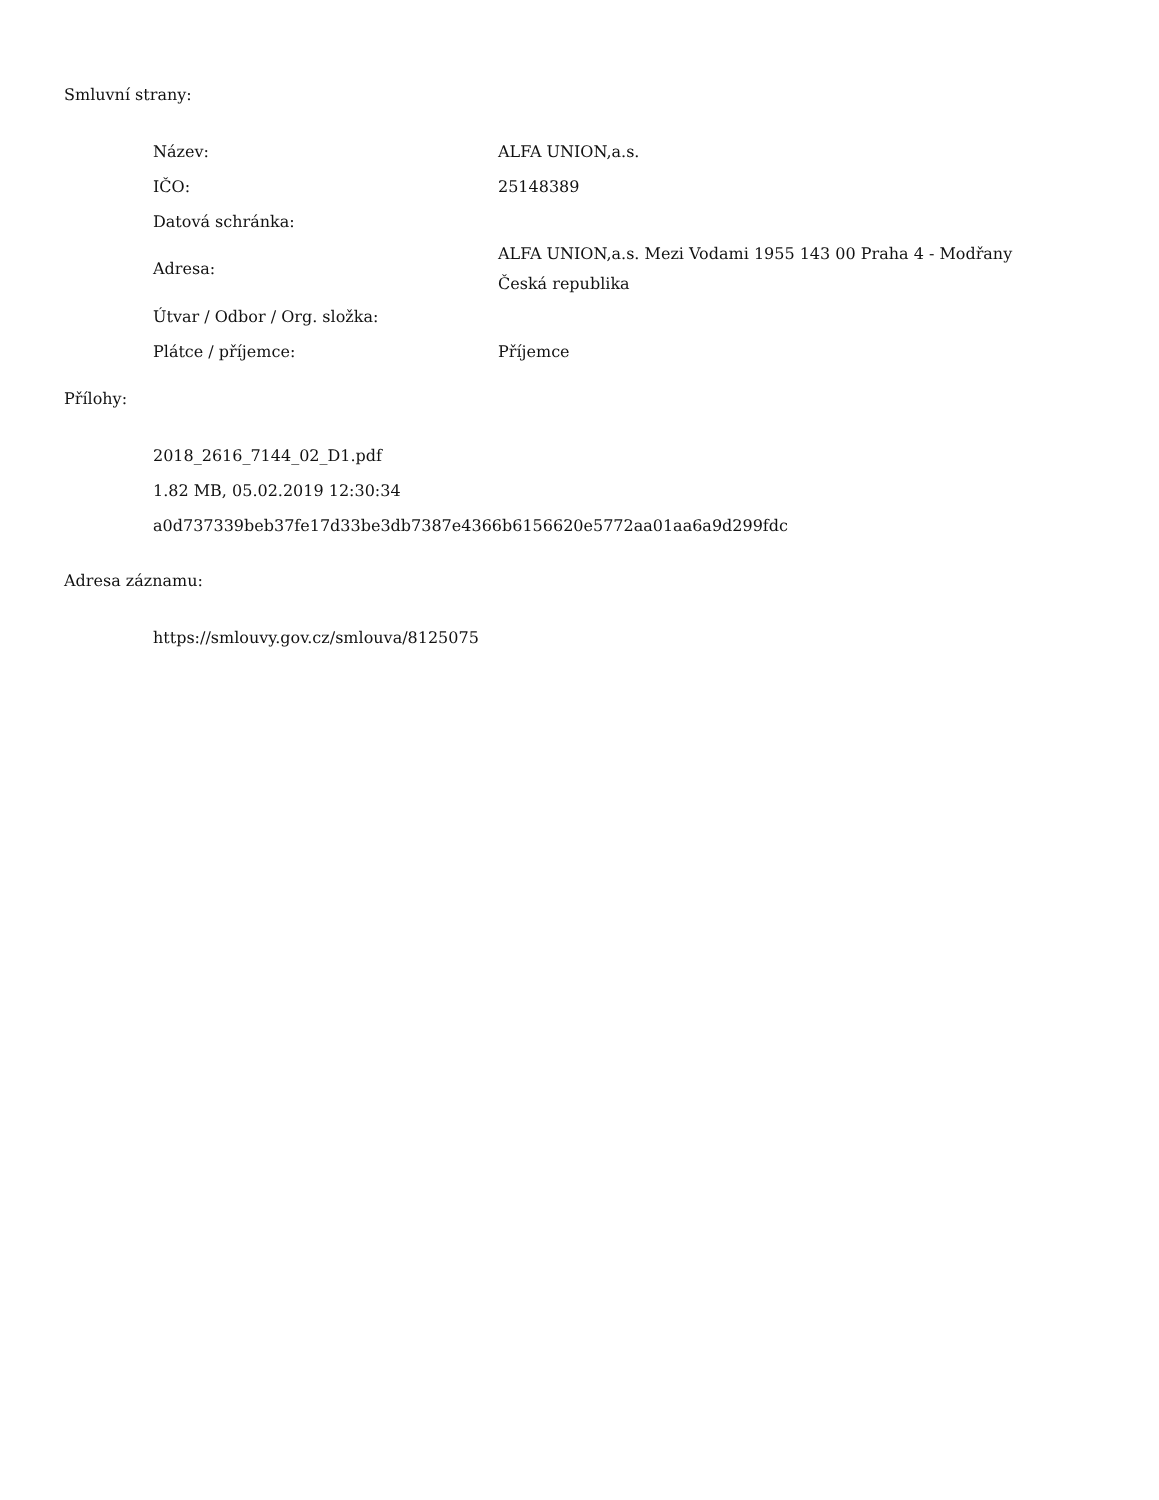Smluvní strany:
| Název: | ALFA UNION,a.s. |
| IČO: | 25148389 |
| Datová schránka: | |
| Adresa: | ALFA UNION,a.s. Mezi Vodami 1955 143 00 Praha 4 - Modřany Česká republika |
| Útvar / Odbor / Org. složka: | |
| Plátce / příjemce: | Příjemce |
Přílohy:
2018_2616_7144_02_D1.pdf
1.82 MB, 05.02.2019 12:30:34
a0d737339beb37fe17d33be3db7387e4366b6156620e5772aa01aa6a9d299fdc
Adresa záznamu:
https://smlouvy.gov.cz/smlouva/8125075